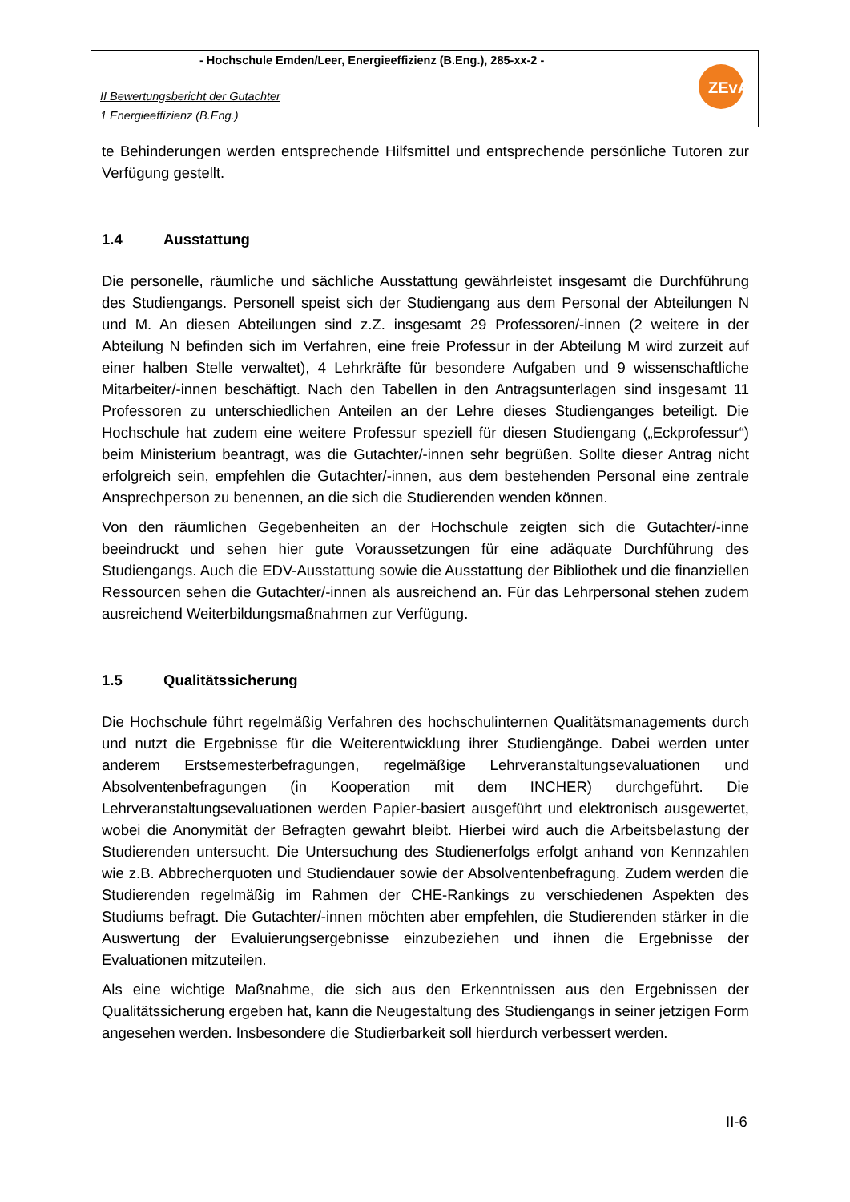- Hochschule Emden/Leer, Energieeffizienz (B.Eng.), 285-xx-2 -
II Bewertungsbericht der Gutachter
1 Energieeffizienz (B.Eng.)
ZEvA
te Behinderungen werden entsprechende Hilfsmittel und entsprechende persönliche Tutoren zur Verfügung gestellt.
1.4 Ausstattung
Die personelle, räumliche und sächliche Ausstattung gewährleistet insgesamt die Durchführung des Studiengangs. Personell speist sich der Studiengang aus dem Personal der Abteilungen N und M. An diesen Abteilungen sind z.Z. insgesamt 29 Professoren/-innen (2 weitere in der Abteilung N befinden sich im Verfahren, eine freie Professur in der Abteilung M wird zurzeit auf einer halben Stelle verwaltet), 4 Lehrkräfte für besondere Aufgaben und 9 wissenschaftliche Mitarbeiter/-innen beschäftigt. Nach den Tabellen in den Antragsunterlagen sind insgesamt 11 Professoren zu unterschiedlichen Anteilen an der Lehre dieses Studienganges beteiligt. Die Hochschule hat zudem eine weitere Professur speziell für diesen Studiengang („Eckprofessur“) beim Ministerium beantragt, was die Gutachter/-innen sehr begrüßen. Sollte dieser Antrag nicht erfolgreich sein, empfehlen die Gutachter/-innen, aus dem bestehenden Personal eine zentrale Ansprechperson zu benennen, an die sich die Studierenden wenden können.
Von den räumlichen Gegebenheiten an der Hochschule zeigten sich die Gutachter/-inne beeindruckt und sehen hier gute Voraussetzungen für eine adäquate Durchführung des Studiengangs. Auch die EDV-Ausstattung sowie die Ausstattung der Bibliothek und die finanziellen Ressourcen sehen die Gutachter/-innen als ausreichend an. Für das Lehrpersonal stehen zudem ausreichend Weiterbildungsmaßnahmen zur Verfügung.
1.5 Qualitätssicherung
Die Hochschule führt regelmäßig Verfahren des hochschulinternen Qualitätsmanagements durch und nutzt die Ergebnisse für die Weiterentwicklung ihrer Studiengänge. Dabei werden unter anderem Erstsemesterbefragungen, regelmäßige Lehrveranstaltungsevaluationen und Absolventenbefragungen (in Kooperation mit dem INCHER) durchgeführt. Die Lehrveranstaltungsevaluationen werden Papier-basiert ausgeführt und elektronisch ausgewertet, wobei die Anonymität der Befragten gewahrt bleibt. Hierbei wird auch die Arbeitsbelastung der Studierenden untersucht. Die Untersuchung des Studienerfolgs erfolgt anhand von Kennzahlen wie z.B. Abbrecherquoten und Studiendauer sowie der Absolventenbefragung. Zudem werden die Studierenden regelmäßig im Rahmen der CHE-Rankings zu verschiedenen Aspekten des Studiums befragt. Die Gutachter/-innen möchten aber empfehlen, die Studierenden stärker in die Auswertung der Evaluierungsergebnisse einzubeziehen und ihnen die Ergebnisse der Evaluationen mitzuteilen.
Als eine wichtige Maßnahme, die sich aus den Erkenntnissen aus den Ergebnissen der Qualitätssicherung ergeben hat, kann die Neugestaltung des Studiengangs in seiner jetzigen Form angesehen werden. Insbesondere die Studierbarkeit soll hierdurch verbessert werden.
II-6